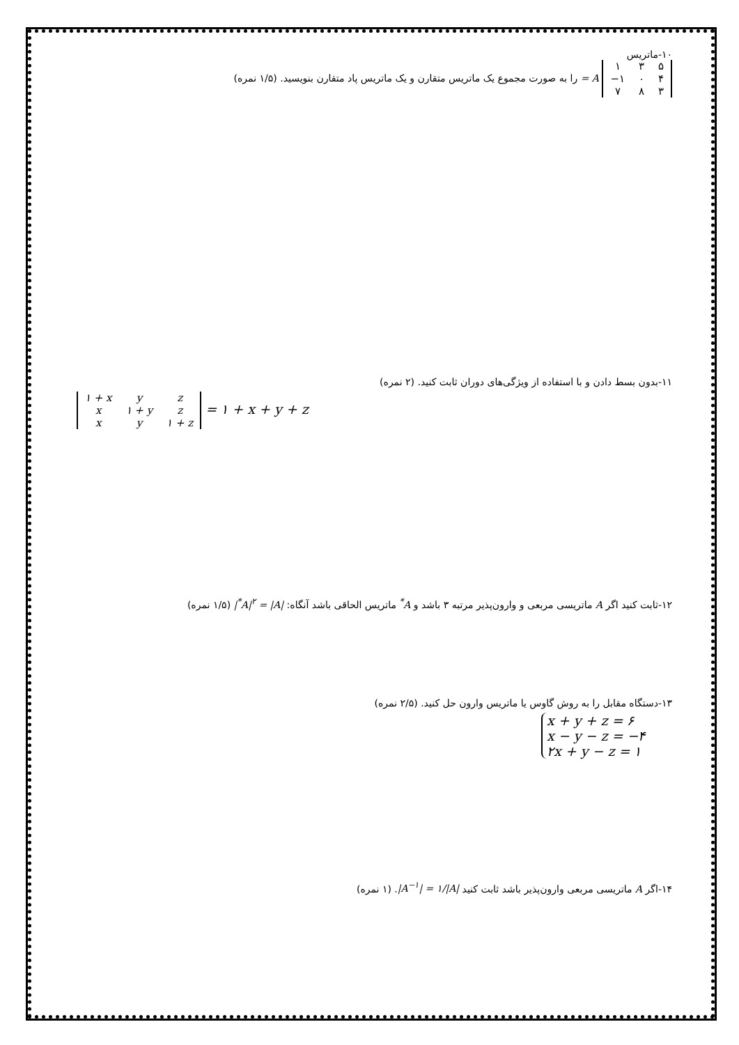۱۰-ماتریس
| ۱ | ۳ | ۵ |
| −۱ | ۰ | ۴ |
| ۷ | ۸ | ۳ |
A = را به صورت مجموع یک ماتریس متقارن و یک ماتریس پاد متقارن بنویسید. (۱/۵ نمره)
۱۱-بدون بسط دادن و با استفاده از ویژگی‌های دوران ثابت کنید. (۲ نمره)
| ۱ + x | y | z |
| x | ۱ + y | z |
| x | y | ۱ + z |
= ۱ + x + y + z
۱۲-ثابت کنید اگر A ماتریسی مربعی و وارون‌پذیر مرتبه ۳ باشد و A<sup>*</sup> ماتریس الحاقی باشد آنگاه: |A|<sup>۲</sup> = |A<sup>*</sup>| (۱/۵ نمره)
۱۳-دستگاه مقابل را به روش گاوس یا ماتریس وارون حل کنید. (۲/۵ نمره)
x + y + z = ۶
x − y − z = −۴
۲x + y − z = ۱
۱۴-اگر A ماتریسی مربعی وارون‌پذیر باشد ثابت کنید |A<sup>−۱</sup>| = ۱/|A|. (۱ نمره)